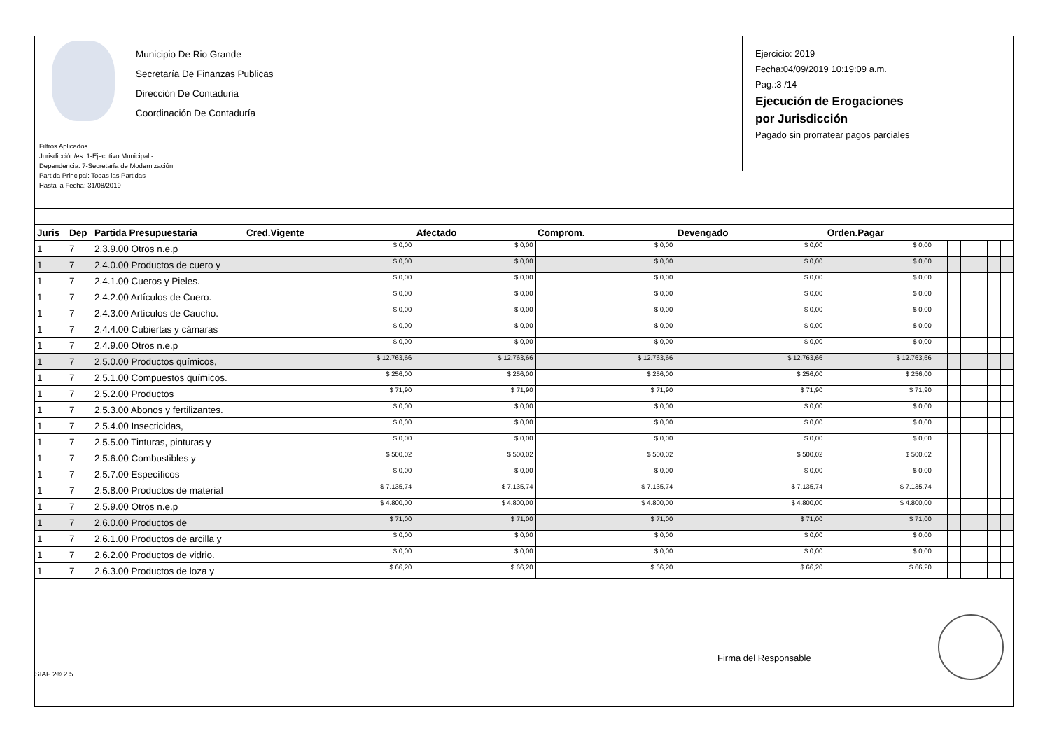Municipio De Rio Grande
Secretaría De Finanzas Publicas
Dirección De Contaduria
Coordinación De Contaduría
Filtros Aplicados
Jurisdicción/es: 1-Ejecutivo Municipal.-
Dependencia: 7-Secretaría de Modernización
Partida Principal: Todas las Partidas
Hasta la Fecha: 31/08/2019
Ejercicio: 2019
Fecha:04/09/2019 10:19:09 a.m.
Pag.:3 /14
Ejecución de Erogaciones
por Jurisdicción
Pagado sin prorratear pagos parciales
| Juris | Dep | Partida Presupuestaria | Cred.Vigente | Afectado | Comprom. | Devengado | Orden.Pagar | | | | | | |
| --- | --- | --- | --- | --- | --- | --- | --- | --- | --- | --- | --- | --- | --- |
| 1 | 7 | 2.3.9.00 Otros n.e.p | $ 0,00 | $ 0,00 | $ 0,00 | $ 0,00 | $ 0,00 | | | | | | |
| 1 | 7 | 2.4.0.00 Productos de cuero y | $ 0,00 | $ 0,00 | $ 0,00 | $ 0,00 | $ 0,00 | | | | | | |
| 1 | 7 | 2.4.1.00 Cueros y Pieles. | $ 0,00 | $ 0,00 | $ 0,00 | $ 0,00 | $ 0,00 | | | | | | |
| 1 | 7 | 2.4.2.00 Artículos de Cuero. | $ 0,00 | $ 0,00 | $ 0,00 | $ 0,00 | $ 0,00 | | | | | | |
| 1 | 7 | 2.4.3.00 Artículos de Caucho. | $ 0,00 | $ 0,00 | $ 0,00 | $ 0,00 | $ 0,00 | | | | | | |
| 1 | 7 | 2.4.4.00 Cubiertas y cámaras | $ 0,00 | $ 0,00 | $ 0,00 | $ 0,00 | $ 0,00 | | | | | | |
| 1 | 7 | 2.4.9.00 Otros n.e.p | $ 0,00 | $ 0,00 | $ 0,00 | $ 0,00 | $ 0,00 | | | | | | |
| 1 | 7 | 2.5.0.00 Productos químicos, | $ 12.763,66 | $ 12.763,66 | $ 12.763,66 | $ 12.763,66 | $ 12.763,66 | | | | | | |
| 1 | 7 | 2.5.1.00 Compuestos químicos. | $ 256,00 | $ 256,00 | $ 256,00 | $ 256,00 | $ 256,00 | | | | | | |
| 1 | 7 | 2.5.2.00 Productos | $ 71,90 | $ 71,90 | $ 71,90 | $ 71,90 | $ 71,90 | | | | | | |
| 1 | 7 | 2.5.3.00 Abonos y fertilizantes. | $ 0,00 | $ 0,00 | $ 0,00 | $ 0,00 | $ 0,00 | | | | | | |
| 1 | 7 | 2.5.4.00 Insecticidas, | $ 0,00 | $ 0,00 | $ 0,00 | $ 0,00 | $ 0,00 | | | | | | |
| 1 | 7 | 2.5.5.00 Tinturas, pinturas y | $ 0,00 | $ 0,00 | $ 0,00 | $ 0,00 | $ 0,00 | | | | | | |
| 1 | 7 | 2.5.6.00 Combustibles y | $ 500,02 | $ 500,02 | $ 500,02 | $ 500,02 | $ 500,02 | | | | | | |
| 1 | 7 | 2.5.7.00 Específicos | $ 0,00 | $ 0,00 | $ 0,00 | $ 0,00 | $ 0,00 | | | | | | |
| 1 | 7 | 2.5.8.00 Productos de material | $ 7.135,74 | $ 7.135,74 | $ 7.135,74 | $ 7.135,74 | $ 7.135,74 | | | | | | |
| 1 | 7 | 2.5.9.00 Otros n.e.p | $ 4.800,00 | $ 4.800,00 | $ 4.800,00 | $ 4.800,00 | $ 4.800,00 | | | | | | |
| 1 | 7 | 2.6.0.00 Productos de | $ 71,00 | $ 71,00 | $ 71,00 | $ 71,00 | $ 71,00 | | | | | | |
| 1 | 7 | 2.6.1.00 Productos de arcilla y | $ 0,00 | $ 0,00 | $ 0,00 | $ 0,00 | $ 0,00 | | | | | | |
| 1 | 7 | 2.6.2.00 Productos de vidrio. | $ 0,00 | $ 0,00 | $ 0,00 | $ 0,00 | $ 0,00 | | | | | | |
| 1 | 7 | 2.6.3.00 Productos de loza y | $ 66,20 | $ 66,20 | $ 66,20 | $ 66,20 | $ 66,20 | | | | | | |
Firma del Responsable
SIAF 2® 2.5